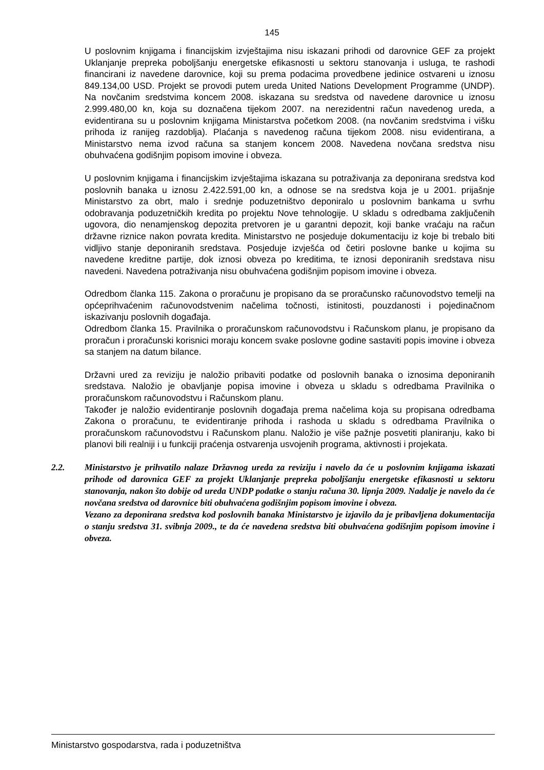145
U poslovnim knjigama i financijskim izvještajima nisu iskazani prihodi od darovnice GEF za projekt Uklanjanje prepreka poboljšanju energetske efikasnosti u sektoru stanovanja i usluga, te rashodi financirani iz navedene darovnice, koji su prema podacima provedbene jedinice ostvareni u iznosu 849.134,00 USD. Projekt se provodi putem ureda United Nations Development Programme (UNDP). Na novčanim sredstvima koncem 2008. iskazana su sredstva od navedene darovnice u iznosu 2.999.480,00 kn, koja su doznačena tijekom 2007. na nerezidentni račun navedenog ureda, a evidentirana su u poslovnim knjigama Ministarstva početkom 2008. (na novčanim sredstvima i višku prihoda iz ranijeg razdoblja). Plaćanja s navedenog računa tijekom 2008. nisu evidentirana, a Ministarstvo nema izvod računa sa stanjem koncem 2008. Navedena novčana sredstva nisu obuhvaćena godišnjim popisom imovine i obveza.
U poslovnim knjigama i financijskim izvještajima iskazana su potraživanja za deponirana sredstva kod poslovnih banaka u iznosu 2.422.591,00 kn, a odnose se na sredstva koja je u 2001. prijašnje Ministarstvo za obrt, malo i srednje poduzetništvo deponiralo u poslovnim bankama u svrhu odobravanja poduzetničkih kredita po projektu Nove tehnologije. U skladu s odredbama zaključenih ugovora, dio nenamjenskog depozita pretvoren je u garantni depozit, koji banke vraćaju na račun državne riznice nakon povrata kredita. Ministarstvo ne posjeduje dokumentaciju iz koje bi trebalo biti vidljivo stanje deponiranih sredstava. Posjeduje izvješća od četiri poslovne banke u kojima su navedene kreditne partije, dok iznosi obveza po kreditima, te iznosi deponiranih sredstava nisu navedeni. Navedena potraživanja nisu obuhvaćena godišnjim popisom imovine i obveza.
Odredbom članka 115. Zakona o proračunu je propisano da se proračunsko računovodstvo temelji na općeprihvaćenim računovodstvenim načelima točnosti, istinitosti, pouzdanosti i pojedinačnom iskazivanju poslovnih događaja.
Odredbom članka 15. Pravilnika o proračunskom računovodstvu i Računskom planu, je propisano da proračun i proračunski korisnici moraju koncem svake poslovne godine sastaviti popis imovine i obveza sa stanjem na datum bilance.
Državni ured za reviziju je naložio pribaviti podatke od poslovnih banaka o iznosima deponiranih sredstava. Naložio je obavljanje popisa imovine i obveza u skladu s odredbama Pravilnika o proračunskom računovodstvu i Računskom planu.
Također je naložio evidentiranje poslovnih događaja prema načelima koja su propisana odredbama Zakona o proračunu, te evidentiranje prihoda i rashoda u skladu s odredbama Pravilnika o proračunskom računovodstvu i Računskom planu. Naložio je više pažnje posvetiti planiranju, kako bi planovi bili realniji i u funkciji praćenja ostvarenja usvojenih programa, aktivnosti i projekata.
2.2. Ministarstvo je prihvatilo nalaze Državnog ureda za reviziju i navelo da će u poslovnim knjigama iskazati prihode od darovnica GEF za projekt Uklanjanje prepreka poboljšanju energetske efikasnosti u sektoru stanovanja, nakon što dobije od ureda UNDP podatke o stanju računa 30. lipnja 2009. Nadalje je navelo da će novčana sredstva od darovnice biti obuhvaćena godišnjim popisom imovine i obveza.
Vezano za deponirana sredstva kod poslovnih banaka Ministarstvo je izjavilo da je pribavljena dokumentacija o stanju sredstva 31. svibnja 2009., te da će navedena sredstva biti obuhvaćena godišnjim popisom imovine i obveza.
Ministarstvo gospodarstva, rada i poduzetništva